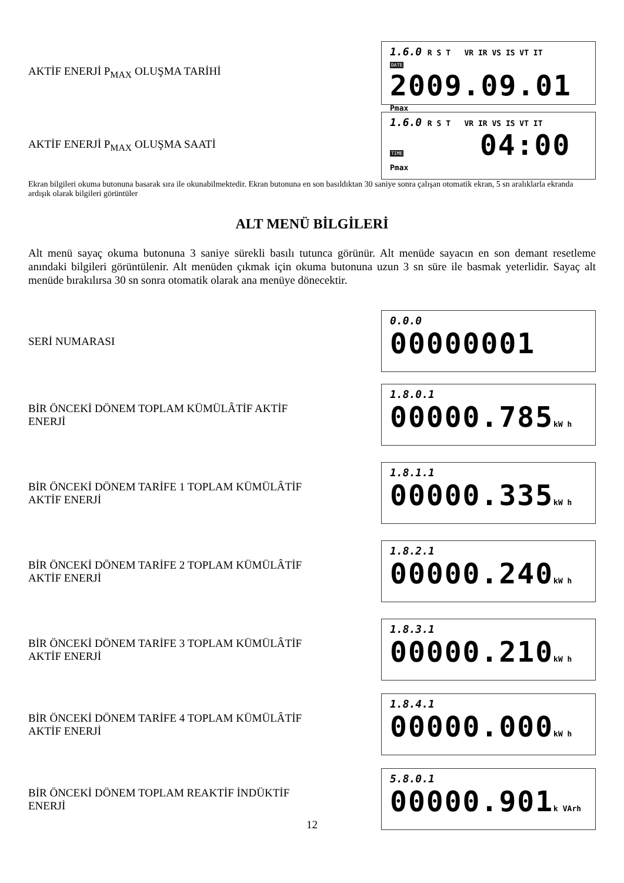AKTİF ENERJİ P<sub>MAX</sub> OLUŞMA TARİHİ
1.6.0 R S T VR IR VS IS VT IT
DATE 2009.09.01 Pmax
AKTİF ENERJİ P<sub>MAX</sub> OLUŞMA SAATİ
1.6.0 R S T VR IR VS IS VT IT
TIME 04:00 Pmax
Ekran bilgileri okuma butonuna basarak sıra ile okunabilmektedir. Ekran butonuna en son basıldıktan 30 saniye sonra çalışan otomatik ekran, 5 sn aralıklarla ekranda ardışık olarak bilgileri görüntüler
ALT MENÜ BİLGİLERİ
Alt menü sayaç okuma butonuna 3 saniye sürekli basılı tutunca görünür. Alt menüde sayacın en son demant resetleme anındaki bilgileri görüntülenir. Alt menüden çıkmak için okuma butonuna uzun 3 sn süre ile basmak yeterlidir. Sayaç alt menüde bırakılırsa 30 sn sonra otomatik olarak ana menüye dönecektir.
SERİ NUMARASI
0.0.0
00000001
BİR ÖNCEKİ DÖNEM TOPLAM KÜMÜLÂTİF AKTİF ENERJİ
1.8.0.1
00000.785 kW h
BİR ÖNCEKİ DÖNEM TARİFE 1 TOPLAM KÜMÜLÂTİF AKTİF ENERJİ
1.8.1.1
00000.335 kW h
BİR ÖNCEKİ DÖNEM TARİFE 2 TOPLAM KÜMÜLÂTİF AKTİF ENERJİ
1.8.2.1
00000.240 kW h
BİR ÖNCEKİ DÖNEM TARİFE 3 TOPLAM KÜMÜLÂTİF AKTİF ENERJİ
1.8.3.1
00000.210 kW h
BİR ÖNCEKİ DÖNEM TARİFE 4 TOPLAM KÜMÜLÂTİF AKTİF ENERJİ
1.8.4.1
00000.000 kW h
BİR ÖNCEKİ DÖNEM TOPLAM REAKTİF İNDÜKTİF ENERJİ
5.8.0.1
00000.901 k VArh
12